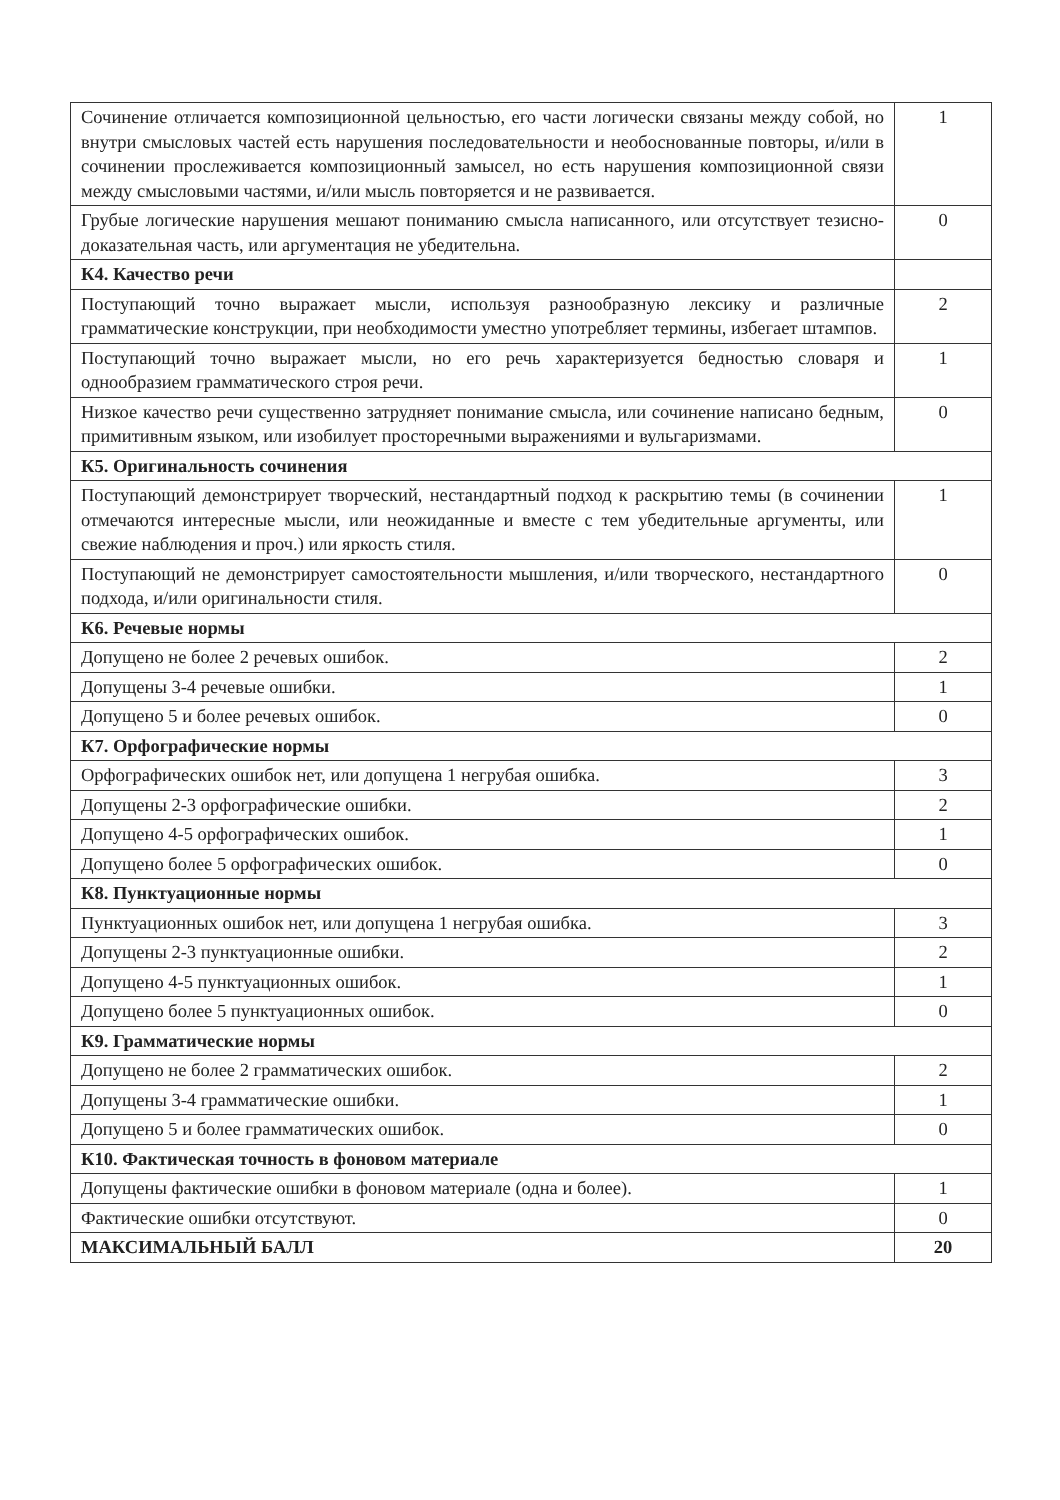| Сочинение отличается композиционной цельностью, его части логически связаны между собой, но внутри смысловых частей есть нарушения последовательности и необоснованные повторы, и/или в сочинении прослеживается композиционный замысел, но есть нарушения композиционной связи между смысловыми частями, и/или мысль повторяется и не развивается. | 1 |
| Грубые логические нарушения мешают пониманию смысла написанного, или отсутствует тезисно-доказательная часть, или аргументация не убедительна. | 0 |
| К4. Качество речи | |
| Поступающий точно выражает мысли, используя разнообразную лексику и различные грамматические конструкции, при необходимости уместно употребляет термины, избегает штампов. | 2 |
| Поступающий точно выражает мысли, но его речь характеризуется бедностью словаря и однообразием грамматического строя речи. | 1 |
| Низкое качество речи существенно затрудняет понимание смысла, или сочинение написано бедным, примитивным языком, или изобилует просторечными выражениями и вульгаризмами. | 0 |
| К5. Оригинальность сочинения | |
| Поступающий демонстрирует творческий, нестандартный подход к раскрытию темы (в сочинении отмечаются интересные мысли, или неожиданные и вместе с тем убедительные аргументы, или свежие наблюдения и проч.) или яркость стиля. | 1 |
| Поступающий не демонстрирует самостоятельности мышления, и/или творческого, нестандартного подхода, и/или оригинальности стиля. | 0 |
| К6. Речевые нормы | |
| Допущено не более 2 речевых ошибок. | 2 |
| Допущены 3-4 речевые ошибки. | 1 |
| Допущено 5 и более речевых ошибок. | 0 |
| К7. Орфографические нормы | |
| Орфографических ошибок нет, или допущена 1 негрубая ошибка. | 3 |
| Допущены 2-3 орфографические ошибки. | 2 |
| Допущено 4-5 орфографических ошибок. | 1 |
| Допущено более 5 орфографических ошибок. | 0 |
| К8. Пунктуационные нормы | |
| Пунктуационных ошибок нет, или допущена 1 негрубая ошибка. | 3 |
| Допущены 2-3 пунктуационные ошибки. | 2 |
| Допущено 4-5 пунктуационных ошибок. | 1 |
| Допущено более 5 пунктуационных ошибок. | 0 |
| К9. Грамматические нормы | |
| Допущено не более 2 грамматических ошибок. | 2 |
| Допущены 3-4 грамматические ошибки. | 1 |
| Допущено 5 и более грамматических ошибок. | 0 |
| К10. Фактическая точность в фоновом материале | |
| Допущены фактические ошибки в фоновом материале (одна и более). | 1 |
| Фактические ошибки отсутствуют. | 0 |
| МАКСИМАЛЬНЫЙ БАЛЛ | 20 |